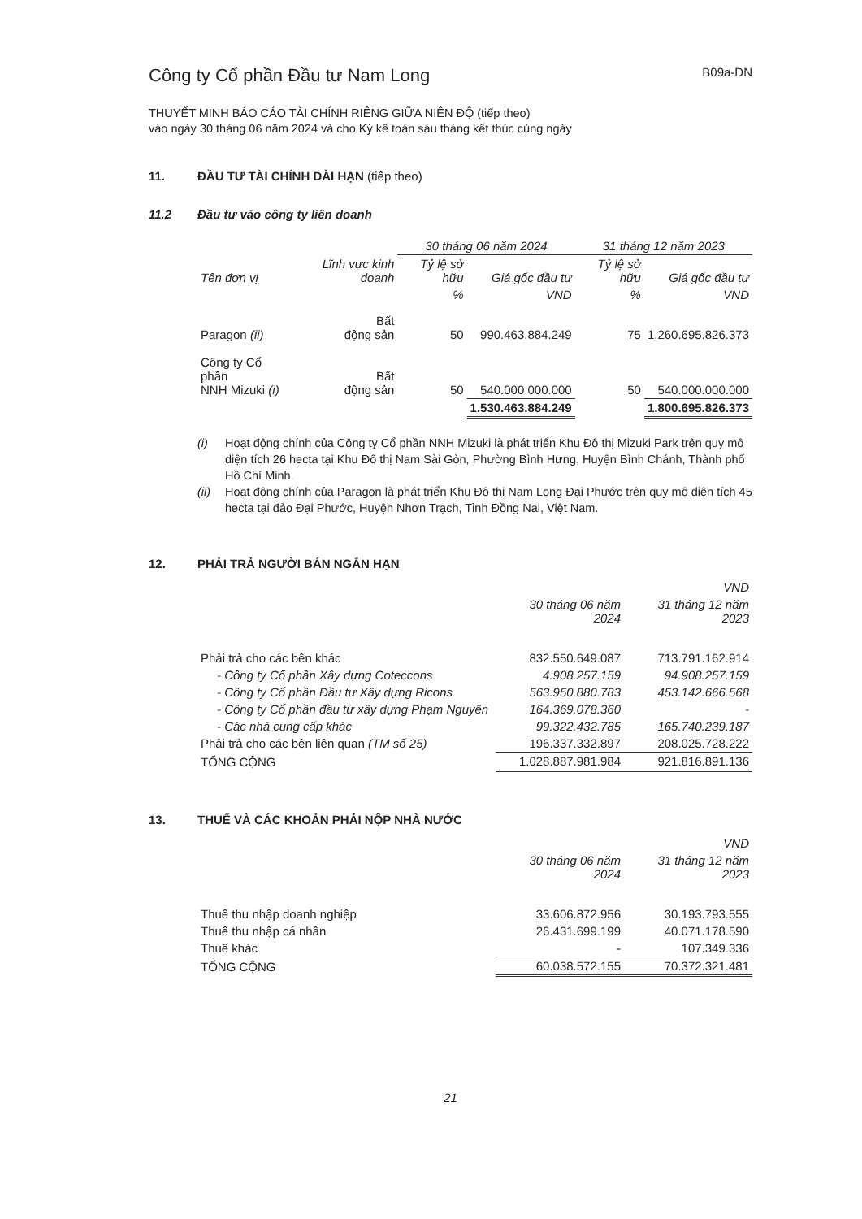Công ty Cổ phần Đầu tư Nam Long
B09a-DN
THUYẾT MINH BÁO CÁO TÀI CHÍNH RIÊNG GIỮA NIÊN ĐỘ (tiếp theo)
vào ngày 30 tháng 06 năm 2024 và cho Kỳ kế toán sáu tháng kết thúc cùng ngày
11. ĐẦU TƯ TÀI CHÍNH DÀI HẠN (tiếp theo)
11.2 Đầu tư vào công ty liên doanh
| | | 30 tháng 06 năm 2024 | | 31 tháng 12 năm 2023 | |
| --- | --- | --- | --- | --- | --- |
| Tên đơn vị | Lĩnh vực kinh doanh | Tỷ lệ sở hữu | Giá gốc đầu tư | Tỷ lệ sở hữu | Giá gốc đầu tư |
| | | % | VND | % | VND |
| Paragon (ii) | Bất động sản | 50 | 990.463.884.249 | 75 | 1.260.695.826.373 |
| Công ty Cổ phần NNH Mizuki (i) | Bất động sản | 50 | 540.000.000.000 | 50 | 540.000.000.000 |
| | | | 1.530.463.884.249 | | 1.800.695.826.373 |
(i) Hoạt động chính của Công ty Cổ phần NNH Mizuki là phát triển Khu Đô thị Mizuki Park trên quy mô diện tích 26 hecta tại Khu Đô thị Nam Sài Gòn, Phường Bình Hưng, Huyện Bình Chánh, Thành phố Hồ Chí Minh.
(ii) Hoạt động chính của Paragon là phát triển Khu Đô thị Nam Long Đại Phước trên quy mô diện tích 45 hecta tại đảo Đại Phước, Huyện Nhơn Trạch, Tỉnh Đồng Nai, Việt Nam.
12. PHẢI TRẢ NGƯỜI BÁN NGẮN HẠN
| | | VND |
| | 30 tháng 06 năm 2024 | 31 tháng 12 năm 2023 |
| Phải trả cho các bên khác | 832.550.649.087 | 713.791.162.914 |
| - Công ty Cổ phần Xây dựng Coteccons | 4.908.257.159 | 94.908.257.159 |
| - Công ty Cổ phần Đầu tư Xây dựng Ricons | 563.950.880.783 | 453.142.666.568 |
| - Công ty Cổ phần đầu tư xây dựng Phạm Nguyên | 164.369.078.360 | - |
| - Các nhà cung cấp khác | 99.322.432.785 | 165.740.239.187 |
| Phải trả cho các bên liên quan (TM số 25) | 196.337.332.897 | 208.025.728.222 |
| TỔNG CỘNG | 1.028.887.981.984 | 921.816.891.136 |
13. THUẾ VÀ CÁC KHOẢN PHẢI NỘP NHÀ NƯỚC
| | | VND |
| | 30 tháng 06 năm 2024 | 31 tháng 12 năm 2023 |
| Thuế thu nhập doanh nghiệp | 33.606.872.956 | 30.193.793.555 |
| Thuế thu nhập cá nhân | 26.431.699.199 | 40.071.178.590 |
| Thuế khác | - | 107.349.336 |
| TỔNG CỘNG | 60.038.572.155 | 70.372.321.481 |
21